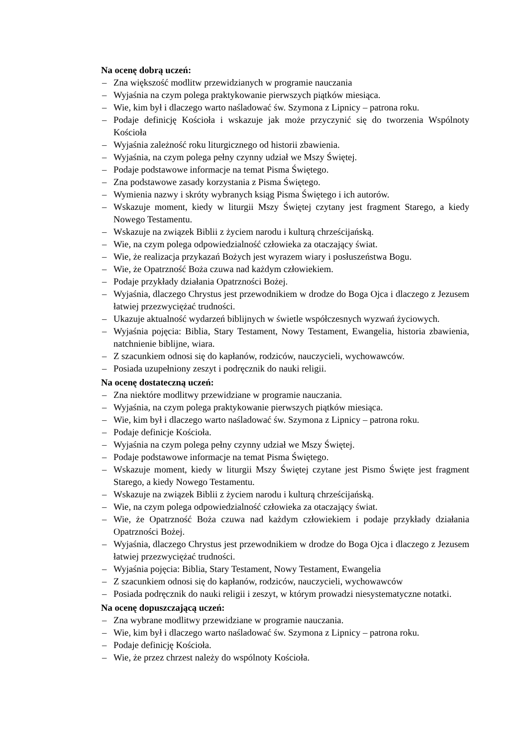Na ocenę dobrą uczeń:
– Zna większość modlitw przewidzianych w programie nauczania
– Wyjaśnia na czym polega praktykowanie pierwszych piątków miesiąca.
– Wie, kim był i dlaczego warto naśladować św. Szymona z Lipnicy – patrona roku.
– Podaje definicję Kościoła i wskazuje jak może przyczynić się do tworzenia Wspólnoty Kościoła
– Wyjaśnia zależność roku liturgicznego od historii zbawienia.
– Wyjaśnia, na czym polega pełny czynny udział we Mszy Świętej.
– Podaje podstawowe informacje na temat Pisma Świętego.
– Zna podstawowe zasady korzystania z Pisma Świętego.
– Wymienia nazwy i skróty wybranych ksiąg Pisma Świętego i ich autorów.
– Wskazuje moment, kiedy w liturgii Mszy Świętej czytany jest fragment Starego, a kiedy Nowego Testamentu.
– Wskazuje na związek Biblii z życiem narodu i kulturą chrześcijańską.
– Wie, na czym polega odpowiedzialność człowieka za otaczający świat.
– Wie, że realizacja przykazań Bożych jest wyrazem wiary i posłuszeństwa Bogu.
– Wie, że Opatrzność Boża czuwa nad każdym człowiekiem.
– Podaje przykłady działania Opatrzności Bożej.
– Wyjaśnia, dlaczego Chrystus jest przewodnikiem w drodze do Boga Ojca i dlaczego z Jezusem łatwiej przezwyciężać trudności.
– Ukazuje aktualność wydarzeń biblijnych w świetle współczesnych wyzwań życiowych.
– Wyjaśnia pojęcia: Biblia, Stary Testament, Nowy Testament, Ewangelia, historia zbawienia, natchnienie biblijne, wiara.
– Z szacunkiem odnosi się do kapłanów, rodziców, nauczycieli, wychowawców.
– Posiada uzupełniony zeszyt i podręcznik do nauki religii.
Na ocenę dostateczną uczeń:
– Zna niektóre modlitwy przewidziane w programie nauczania.
– Wyjaśnia, na czym polega praktykowanie pierwszych piątków miesiąca.
– Wie, kim był i dlaczego warto naśladować św. Szymona z Lipnicy – patrona roku.
– Podaje definicje Kościoła.
– Wyjaśnia na czym polega pełny czynny udział we Mszy Świętej.
– Podaje podstawowe informacje na temat Pisma Świętego.
– Wskazuje moment, kiedy w liturgii Mszy Świętej czytane jest Pismo Święte jest fragment Starego, a kiedy Nowego Testamentu.
– Wskazuje na związek Biblii z życiem narodu i kulturą chrześcijańską.
– Wie, na czym polega odpowiedzialność człowieka za otaczający świat.
– Wie, że Opatrzność Boża czuwa nad każdym człowiekiem i podaje przykłady działania Opatrzności Bożej.
– Wyjaśnia, dlaczego Chrystus jest przewodnikiem w drodze do Boga Ojca i dlaczego z Jezusem łatwiej przezwyciężać trudności.
– Wyjaśnia pojęcia: Biblia, Stary Testament, Nowy Testament, Ewangelia
– Z szacunkiem odnosi się do kapłanów, rodziców, nauczycieli, wychowawców
– Posiada podręcznik do nauki religii i zeszyt, w którym prowadzi niesystematyczne notatki.
Na ocenę dopuszczającą uczeń:
– Zna wybrane modlitwy przewidziane w programie nauczania.
– Wie, kim był i dlaczego warto naśladować św. Szymona z Lipnicy – patrona roku.
– Podaje definicję Kościoła.
– Wie, że przez chrzest należy do wspólnoty Kościoła.